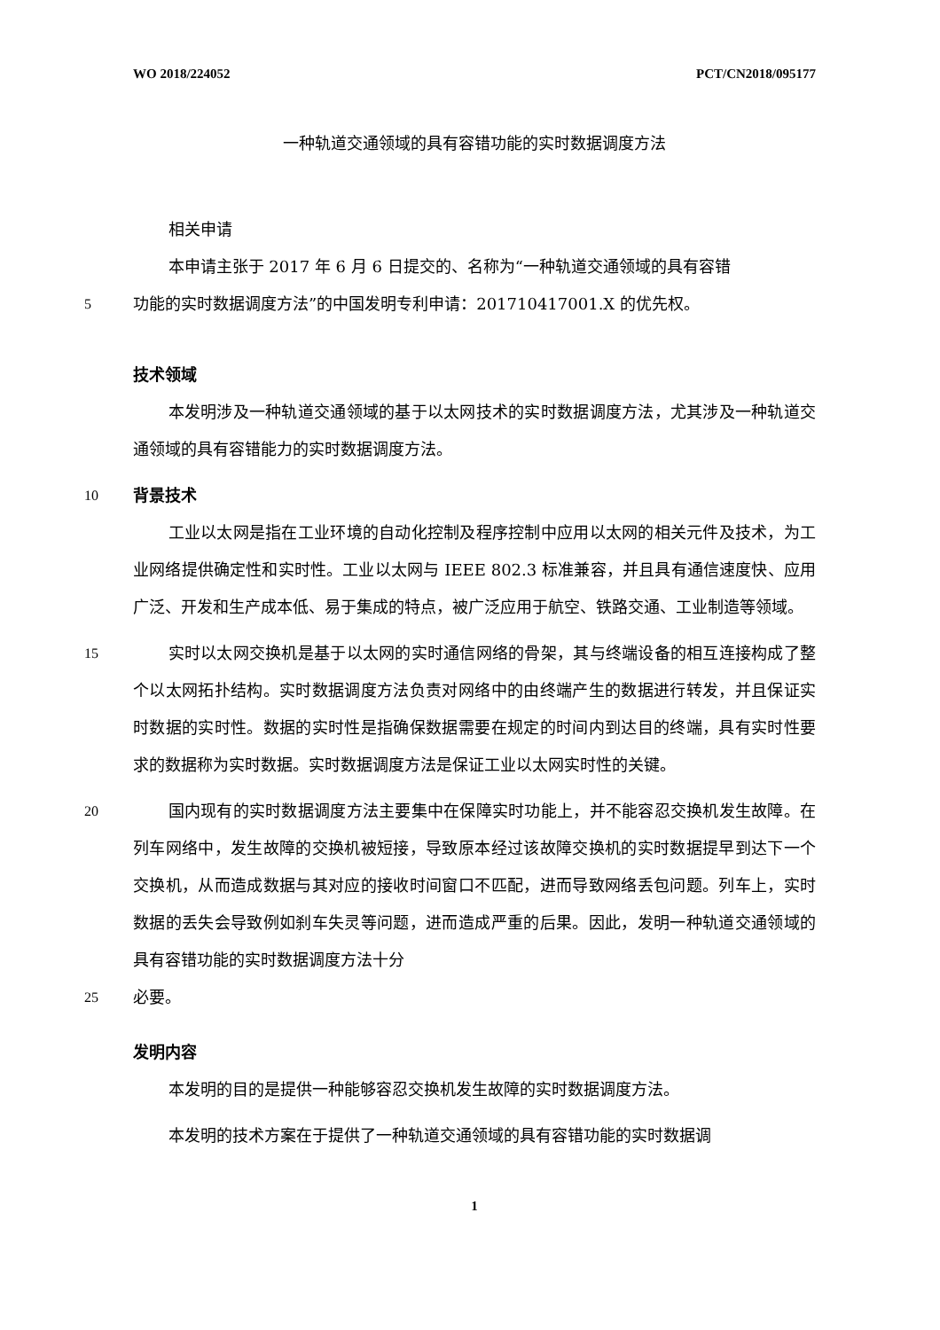WO 2018/224052 PCT/CN2018/095177
一种轨道交通领域的具有容错功能的实时数据调度方法
相关申请
本申请主张于 2017 年 6 月 6 日提交的、名称为“一种轨道交通领域的具有容错
5
功能的实时数据调度方法”的中国发明专利申请：201710417001.X 的优先权。
技术领域
本发明涉及一种轨道交通领域的基于以太网技术的实时数据调度方法，尤其涉及一种轨道交通领域的具有容错能力的实时数据调度方法。
10
背景技术
工业以太网是指在工业环境的自动化控制及程序控制中应用以太网的相关元件及技术，为工业网络提供确定性和实时性。工业以太网与 IEEE 802.3 标准兼容，并且具有通信速度快、应用广泛、开发和生产成本低、易于集成的特点，被广泛应用于航空、铁路交通、工业制造等领域。
15
实时以太网交换机是基于以太网的实时通信网络的骨架，其与终端设备的相互连接构成了整个以太网拓扑结构。实时数据调度方法负责对网络中的由终端产生的数据进行转发，并且保证实时数据的实时性。数据的实时性是指确保数据需要在规定的时间内到达目的终端，具有实时性要求的数据称为实时数据。实时数据调度方法是保证工业以太网实时性的关键。
20
国内现有的实时数据调度方法主要集中在保障实时功能上，并不能容忍交换机发生故障。在列车网络中，发生故障的交换机被短接，导致原本经过该故障交换机的实时数据提早到达下一个交换机，从而造成数据与其对应的接收时间窗口不匹配，进而导致网络丢包问题。列车上，实时数据的丢失会导致例如刹车失灵等问题，进而造成严重的后果。因此，发明一种轨道交通领域的具有容错功能的实时数据调度方法十分
25
必要。
发明内容
本发明的目的是提供一种能够容忍交换机发生故障的实时数据调度方法。
本发明的技术方案在于提供了一种轨道交通领域的具有容错功能的实时数据调
1